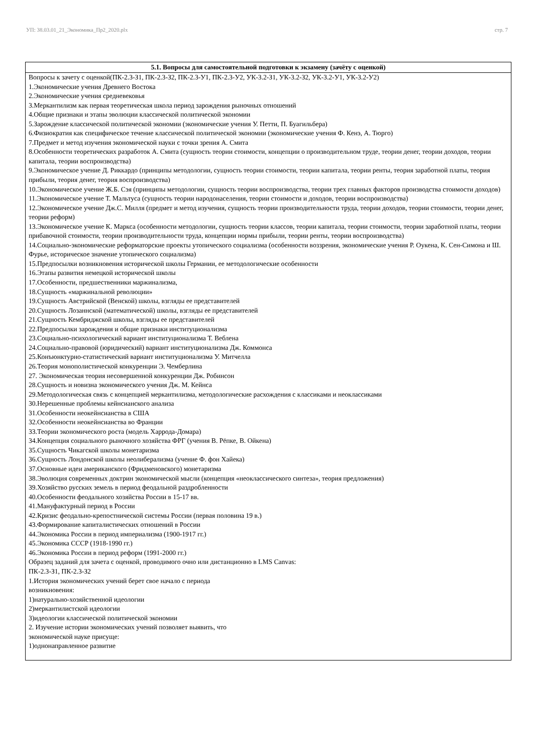УП: 38.03.01_21_Экономика_Пр2_2020.plx стр. 7
| 5.1. Вопросы для самостоятельной подготовки к экзамену (зачёту с оценкой) |
| --- |
| Вопросы к зачету с оценкой(ПК-2.3-З1, ПК-2.3-З2, ПК-2.3-У1, ПК-2.3-У2, УК-3.2-З1, УК-3.2-З2, УК-3.2-У1, УК-3.2-У2) 1.Экономические учения Древнего Востока 2.Экономические учения средневековья 3.Меркантилизм как первая теоретическая школа период зарождения рыночных отношений 4.Общие признаки и этапы эволюции классической политической экономии 5.Зарождение классической политической экономии (экономические учения У. Петти, П. Буагильбера) 6.Физиократия как специфическое течение классической политической экономии (экономические учения Ф. Кенэ, А. Тюрго) 7.Предмет и метод изучения экономической науки с точки зрения А. Смита 8.Особенности теоретических разработок А. Смита (сущность теории стоимости, концепции о производительном труде, теории денег, теории доходов, теории капитала, теории воспроизводства) 9.Экономическое учение Д. Риккардо (принципы методологии, сущность теории стоимости, теории капитала, теории ренты, теория заработной платы, теория прибыли, теория денег, теория воспроизводства) 10.Экономическое учение Ж.Б. Сэя (принципы методологии, сущность теории воспроизводства, теории трех главных факторов производства стоимости доходов) 11.Экономическое учение Т. Мальтуса (сущность теории народонаселения, теории стоимости и доходов, теории воспроизводства) 12.Экономическое учение Дж.С. Милля (предмет и метод изучения, сущность теории производительности труда, теории доходов, теории стоимости, теории денег, теории реформ) 13.Экономическое учение К. Маркса (особенности методологии, сущность теории классов, теории капитала, теории стоимости, теории заработной платы, теории прибавочной стоимости, теории производительности труда, концепции нормы прибыли, теории ренты, теории воспроизводства) 14.Социально-экономические реформаторские проекты утопического социализма (особенности воззрения, экономические учения Р. Оукена, К. Сен-Симона и Ш. Фурье, историческое значение утопического социализма) 15.Предпосылки возникновения исторической школы Германии, ее методологические особенности 16.Этапы развития немецкой исторической школы 17.Особенности, предшественники маржинализма, 18.Сущность «маржинальной революции» 19.Сущность Австрийской (Венской) школы, взгляды ее представителей 20.Сущность Лозаннской (математической) школы, взгляды ее представителей 21.Сущность Кембриджской школы, взгляды ее представителей 22.Предпосылки зарождения и общие признаки институционализма 23.Социально-психологический вариант институционализма Т. Веблена 24.Социально-правовой (юридический) вариант институционализма Дж. Коммонса 25.Конъюнктурно-статистический вариант институционализма У. Митчелла 26.Теория монополистической конкуренции Э. Чемберлина 27. Экономическая теория несовершенной конкуренции Дж. Робинсон 28.Сущность и новизна экономического учения Дж. М. Кейнса 29.Методологическая связь с концепцией меркантилизма, методологические расхождения с классиками и неоклассиками 30.Нерешенные проблемы кейнсианского анализа 31.Особенности неокейнсианства в США 32.Особенности неокейнсианства во Франции 33.Теории экономического роста (модель Харрода-Домара) 34.Концепция социального рыночного хозяйства ФРГ (учения В. Рёпке, В. Ойкена) 35.Сущность Чикагской школы монетаризма 36.Сущность Лондонской школы неолиберализма (учение Ф. фон Хайека) 37.Основные идеи американского (Фридменовского) монетаризма 38.Эволюция современных доктрин экономической мысли (концепция «неоклассического синтеза», теория предложения) 39.Хозяйство русских земель в период феодальной раздробленности 40.Особенности феодального хозяйства России в 15-17 вв. 41.Мануфактурный период в России 42.Кризис феодально-крепостнической системы России (первая половина 19 в.) 43.Формирование капиталистических отношений в России 44.Экономика России в период империализма (1900-1917 гг.) 45.Экономика СССР (1918-1990 гг.) 46.Экономика России в период реформ (1991-2000 гг.) Образец заданий для зачета с оценкой, проводимого очно или дистанционно в LMS Canvas: ПК-2.3-З1, ПК-2.3-З2 1.История экономических учений берет свое начало с периода возникновения: 1)натурально-хозяйственной идеологии 2)меркантилистской идеологии 3)идеологии классической политической экономии 2. Изучение истории экономических учений позволяет выявить, что экономической науке присуще: 1)однонаправленное развитие |